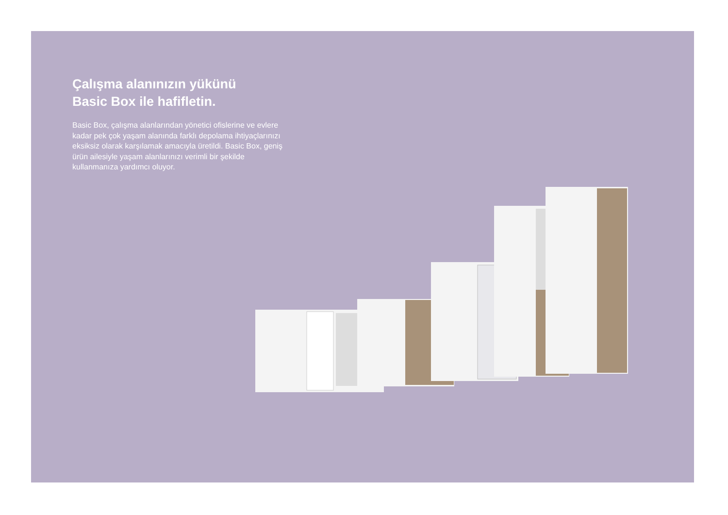Çalışma alanınızın yükünü
Basic Box ile hafifletin.
Basic Box, çalışma alanlarından yönetici ofislerine ve evlere kadar pek çok yaşam alanında farklı depolama ihtiyaçlarınızı eksiksiz olarak karşılamak amacıyla üretildi. Basic Box, geniş ürün ailesiyle yaşam alanlarınızı verimli bir şekilde kullanmanıza yardımcı oluyor.